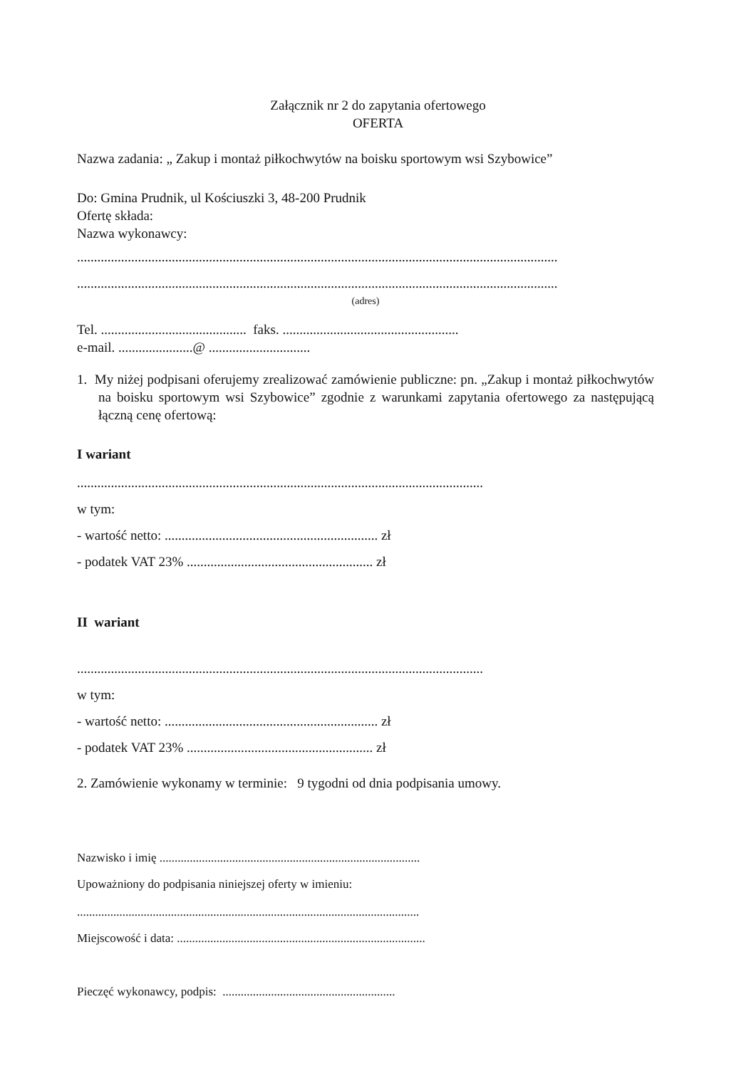Załącznik nr 2 do zapytania ofertowego
OFERTA
Nazwa zadania: „ Zakup i montaż piłkochwytów na boisku sportowym wsi Szybowice”
Do: Gmina Prudnik, ul Kościuszki 3, 48-200 Prudnik
Ofertę składa:
Nazwa wykonawcy:
..............................................................................................................................................
..............................................................................................................................................
(adres)
Tel. ........................................... faks. ....................................................
e-mail. ......................@ ..............................
1. My niżej podpisani oferujemy zrealizować zamówienie publiczne: pn. „Zakup i montaż piłkochwytów na boisku sportowym wsi Szybowice” zgodnie z warunkami zapytania ofertowego za następującą łączną cenę ofertową:
I wariant
........................................................................................................................
w tym:
- wartość netto: ............................................................... zł
- podatek VAT 23% ....................................................... zł
II wariant
........................................................................................................................
w tym:
- wartość netto: ............................................................... zł
- podatek VAT 23% ....................................................... zł
2. Zamówienie wykonamy w terminie: 9 tygodni od dnia podpisania umowy.
Nazwisko i imię ......................................................................................
Upoważniony do podpisania niniejszej oferty w imieniu:
.................................................................................................................
Miejscowość i data: ..................................................................................
Pieczęć wykonawcy, podpis: .........................................................